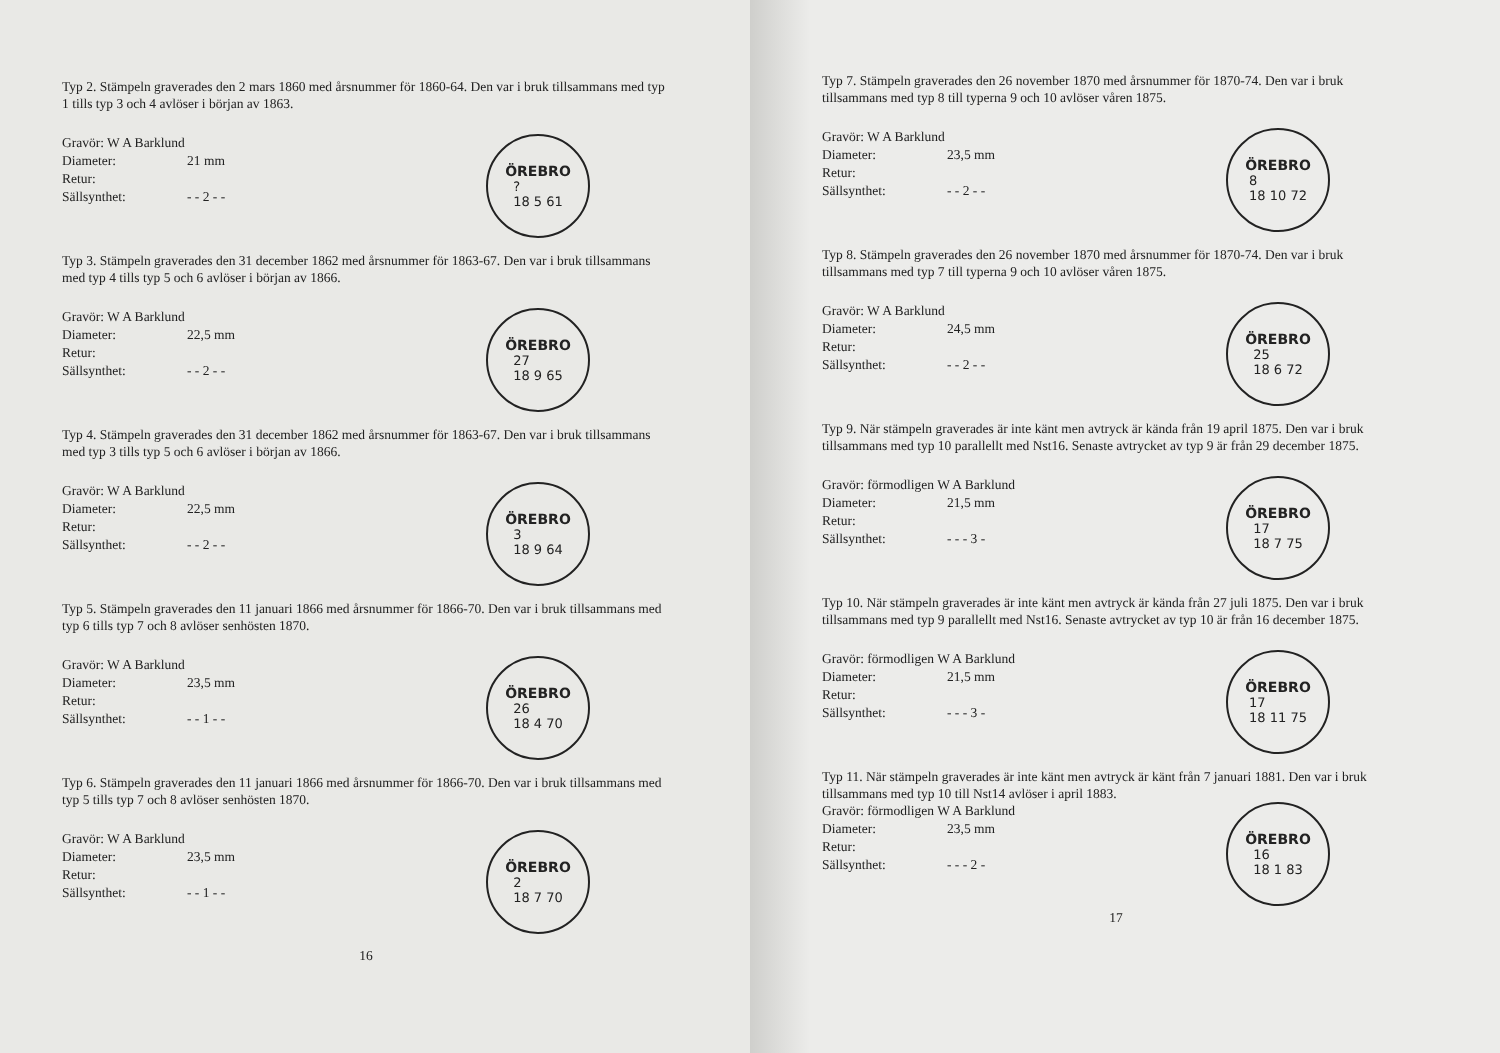Typ 2. Stämpeln graverades den 2 mars 1860 med årsnummer för 1860-64. Den var i bruk tillsammans med typ 1 tills typ 3 och 4 avlöser i början av 1863.
Gravör: W A Barklund
Diameter: 21 mm
Retur:
Sällsynthet: - - 2 - -
ÖREBRO?
18 5 61
Typ 3. Stämpeln graverades den 31 december 1862 med årsnummer för 1863-67. Den var i bruk tillsammans med typ 4 tills typ 5 och 6 avlöser i början av 1866.
Gravör: W A Barklund
Diameter: 22,5 mm
Retur:
Sällsynthet: - - 2 - -
ÖREBRO
27
18 9 65
Typ 4. Stämpeln graverades den 31 december 1862 med årsnummer för 1863-67. Den var i bruk tillsammans med typ 3 tills typ 5 och 6 avlöser i början av 1866.
Gravör: W A Barklund
Diameter: 22,5 mm
Retur:
Sällsynthet: - - 2 - -
ÖREBRO
3
18 9 64
Typ 5. Stämpeln graverades den 11 januari 1866 med årsnummer för 1866-70. Den var i bruk tillsammans med typ 6 tills typ 7 och 8 avlöser senhösten 1870.
Gravör: W A Barklund
Diameter: 23,5 mm
Retur:
Sällsynthet: - - 1 - -
ÖREBRO
26
18 4 70
Typ 6. Stämpeln graverades den 11 januari 1866 med årsnummer för 1866-70. Den var i bruk tillsammans med typ 5 tills typ 7 och 8 avlöser senhösten 1870.
Gravör: W A Barklund
Diameter: 23,5 mm
Retur:
Sällsynthet: - - 1 - -
ÖREBRO
2
18 7 70
16
Typ 7. Stämpeln graverades den 26 november 1870 med årsnummer för 1870-74. Den var i bruk tillsammans med typ 8 till typerna 9 och 10 avlöser våren 1875.
Gravör: W A Barklund
Diameter: 23,5 mm
Retur:
Sällsynthet: - - 2 - -
ÖREBRO
8
18 10 72
Typ 8. Stämpeln graverades den 26 november 1870 med årsnummer för 1870-74. Den var i bruk tillsammans med typ 7 till typerna 9 och 10 avlöser våren 1875.
Gravör: W A Barklund
Diameter: 24,5 mm
Retur:
Sällsynthet: - - 2 - -
ÖREBRO
25
18 6 72
Typ 9. När stämpeln graverades är inte känt men avtryck är kända från 19 april 1875. Den var i bruk tillsammans med typ 10 parallellt med Nst16. Senaste avtrycket av typ 9 är från 29 december 1875.
Gravör: förmodligen W A Barklund
Diameter: 21,5 mm
Retur:
Sällsynthet: - - - 3 -
ÖREBRO
17
18 7 75
Typ 10. När stämpeln graverades är inte känt men avtryck är kända från 27 juli 1875. Den var i bruk tillsammans med typ 9 parallellt med Nst16. Senaste avtrycket av typ 10 är från 16 december 1875.
Gravör: förmodligen W A Barklund
Diameter: 21,5 mm
Retur:
Sällsynthet: - - - 3 -
ÖREBRO
17
18 11 75
Typ 11. När stämpeln graverades är inte känt men avtryck är känt från 7 januari 1881. Den var i bruk tillsammans med typ 10 till Nst14 avlöser i april 1883.
Gravör: förmodligen W A Barklund
Diameter: 23,5 mm
Retur:
Sällsynthet: - - - 2 -
ÖREBRO
16
18 1 83
17